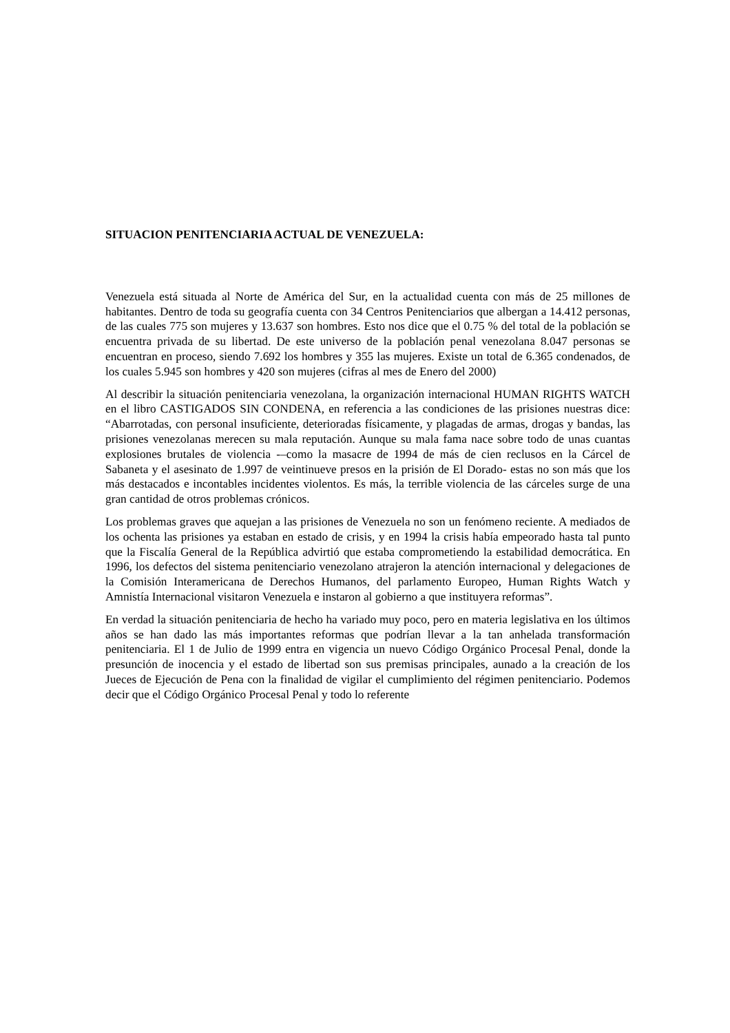SITUACION PENITENCIARIA ACTUAL DE VENEZUELA:
Venezuela está situada al Norte de América del Sur, en la actualidad cuenta con más de 25 millones de habitantes. Dentro de toda su geografía cuenta con 34 Centros Penitenciarios que albergan a 14.412 personas, de las cuales 775 son mujeres y 13.637 son hombres. Esto nos dice que el 0.75 % del total de la población se encuentra privada de su libertad. De este universo de la población penal venezolana 8.047 personas se encuentran en proceso, siendo 7.692 los hombres y 355 las mujeres. Existe un total de 6.365 condenados, de los cuales 5.945 son hombres y 420 son mujeres (cifras al mes de Enero del 2000)
Al describir la situación penitenciaria venezolana, la organización internacional HUMAN RIGHTS WATCH en el libro CASTIGADOS SIN CONDENA, en referencia a las condiciones de las prisiones nuestras dice: “Abarrotadas, con personal insuficiente, deterioradas físicamente, y plagadas de armas, drogas y bandas, las prisiones venezolanas merecen su mala reputación. Aunque su mala fama nace sobre todo de unas cuantas explosiones brutales de violencia -–como la masacre de 1994 de más de cien reclusos en la Cárcel de Sabaneta y el asesinato de 1.997 de veintinueve presos en la prisión de El Dorado- estas no son más que los más destacados e incontables incidentes violentos. Es más, la terrible violencia de las cárceles surge de una gran cantidad de otros problemas crónicos.
Los problemas graves que aquejan a las prisiones de Venezuela no son un fenómeno reciente. A mediados de los ochenta las prisiones ya estaban en estado de crisis, y en 1994 la crisis había empeorado hasta tal punto que la Fiscalía General de la República advirtió que estaba comprometiendo la estabilidad democrática. En 1996, los defectos del sistema penitenciario venezolano atrajeron la atención internacional y delegaciones de la Comisión Interamericana de Derechos Humanos, del parlamento Europeo, Human Rights Watch y Amnistía Internacional visitaron Venezuela e instaron al gobierno a que instituyera reformas”.
En verdad la situación penitenciaria de hecho ha variado muy poco, pero en materia legislativa en los últimos años se han dado las más importantes reformas que podrían llevar a la tan anhelada transformación penitenciaria. El 1 de Julio de 1999 entra en vigencia un nuevo Código Orgánico Procesal Penal, donde la presunción de inocencia y el estado de libertad son sus premisas principales, aunado a la creación de los Jueces de Ejecución de Pena con la finalidad de vigilar el cumplimiento del régimen penitenciario. Podemos decir que el Código Orgánico Procesal Penal y todo lo referente